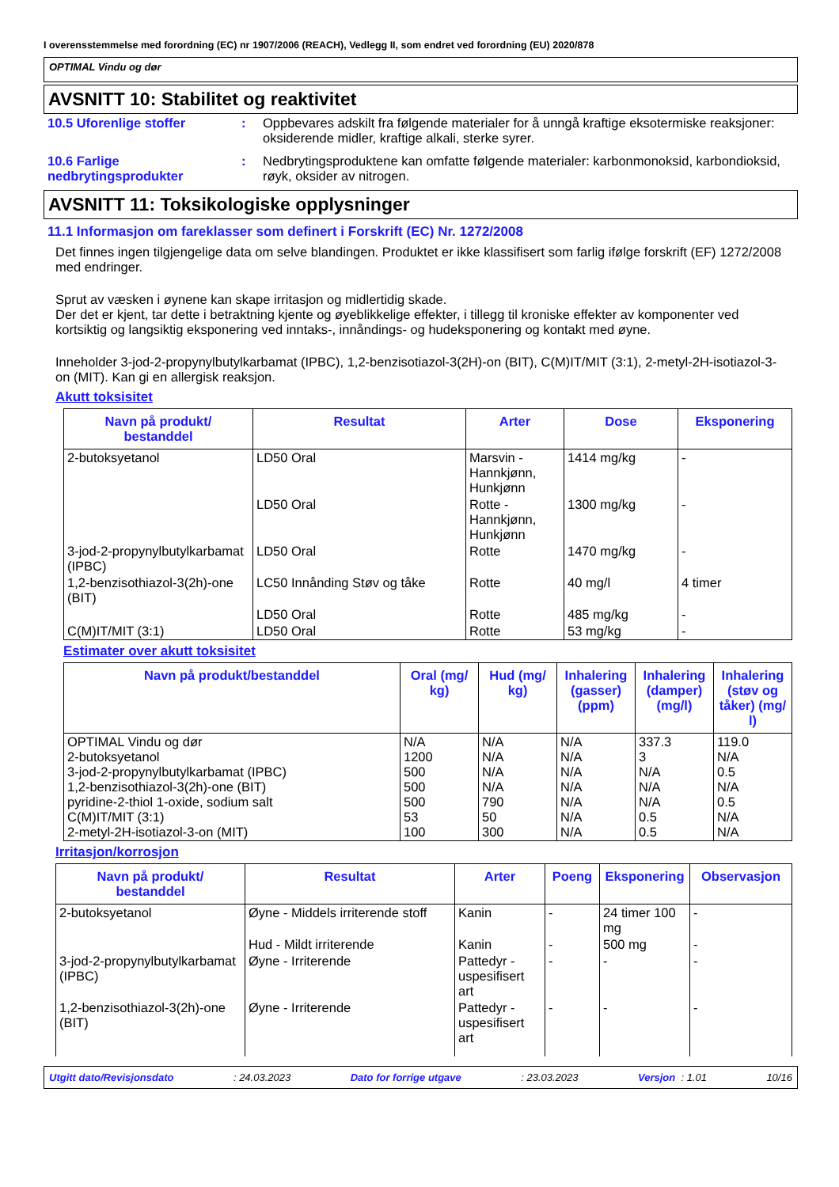I overensstemmelse med forordning (EC) nr 1907/2006 (REACH), Vedlegg II, som endret ved forordning (EU) 2020/878
OPTIMAL Vindu og dør
AVSNITT 10: Stabilitet og reaktivitet
10.5 Uforenlige stoffer : Oppbevares adskilt fra følgende materialer for å unngå kraftige eksotermiske reaksjoner: oksiderende midler, kraftige alkali, sterke syrer.
10.6 Farlige nedbrytingsprodukter
: Nedbrytingsproduktene kan omfatte følgende materialer: karbonmonoksid, karbondioksid, røyk, oksider av nitrogen.
AVSNITT 11: Toksikologiske opplysninger
11.1 Informasjon om fareklasser som definert i Forskrift (EC) Nr. 1272/2008
Det finnes ingen tilgjengelige data om selve blandingen. Produktet er ikke klassifisert som farlig ifølge forskrift (EF) 1272/2008 med endringer.
Sprut av væsken i øynene kan skape irritasjon og midlertidig skade.
Der det er kjent, tar dette i betraktning kjente og øyeblikkelige effekter, i tillegg til kroniske effekter av komponenter ved kortsiktig og langsiktig eksponering ved inntaks-, innåndings- og hudeksponering og kontakt med øyne.
Inneholder 3-jod-2-propynylbutylkarbamat (IPBC), 1,2-benzisotiazol-3(2H)-on (BIT), C(M)IT/MIT (3:1), 2-metyl-2H-isotiazol-3-on (MIT). Kan gi en allergisk reaksjon.
Akutt toksisitet
| Navn på produkt/ bestanddel | Resultat | Arter | Dose | Eksponering |
| --- | --- | --- | --- | --- |
| 2-butoksyetanol | LD50 Oral | Marsvin - Hannkjønn, Hunkjønn | 1414 mg/kg | - |
| | LD50 Oral | Rotte - Hannkjønn, Hunkjønn | 1300 mg/kg | - |
| 3-jod-2-propynylbutylkarbamat (IPBC) | LD50 Oral | Rotte | 1470 mg/kg | - |
| 1,2-benzisothiazol-3(2h)-one (BIT) | LC50 Innånding Støv og tåke | Rotte | 40 mg/l | 4 timer |
| | LD50 Oral | Rotte | 485 mg/kg | - |
| C(M)IT/MIT (3:1) | LD50 Oral | Rotte | 53 mg/kg | - |
Estimater over akutt toksisitet
| Navn på produkt/bestanddel | Oral (mg/ kg) | Hud (mg/ kg) | Inhalering (gasser) (ppm) | Inhalering (damper) (mg/l) | Inhalering (støv og tåker) (mg/ l) |
| --- | --- | --- | --- | --- | --- |
| OPTIMAL Vindu og dør 2-butoksyetanol 3-jod-2-propynylbutylkarbamat (IPBC) 1,2-benzisothiazol-3(2h)-one (BIT) pyridine-2-thiol 1-oxide, sodium salt C(M)IT/MIT (3:1) 2-metyl-2H-isotiazol-3-on (MIT) | N/A 1200 500 500 500 53 100 | N/A N/A N/A N/A 790 50 300 | N/A N/A N/A N/A N/A N/A N/A | 337.3 3 N/A N/A N/A 0.5 0.5 | 119.0 N/A 0.5 N/A 0.5 N/A N/A |
Irritasjon/korrosjon
| Navn på produkt/ bestanddel | Resultat | Arter | Poeng | Eksponering | Observasjon |
| --- | --- | --- | --- | --- | --- |
| 2-butoksyetanol | Øyne - Middels irriterende stoff | Kanin | - | 24 timer 100 mg | - |
| | Hud - Mildt irriterende | Kanin | - | 500 mg | - |
| 3-jod-2-propynylbutylkarbamat (IPBC) | Øyne - Irriterende | Pattedyr - uspesifisert art | - | - | - |
| 1,2-benzisothiazol-3(2h)-one (BIT) | Øyne - Irriterende | Pattedyr - uspesifisert art | - | - | - |
Utgitt dato/Revisjonsdato: 24.03.2023 Dato for forrige utgave: 23.03.2023 Versjon : 1.01 10/16